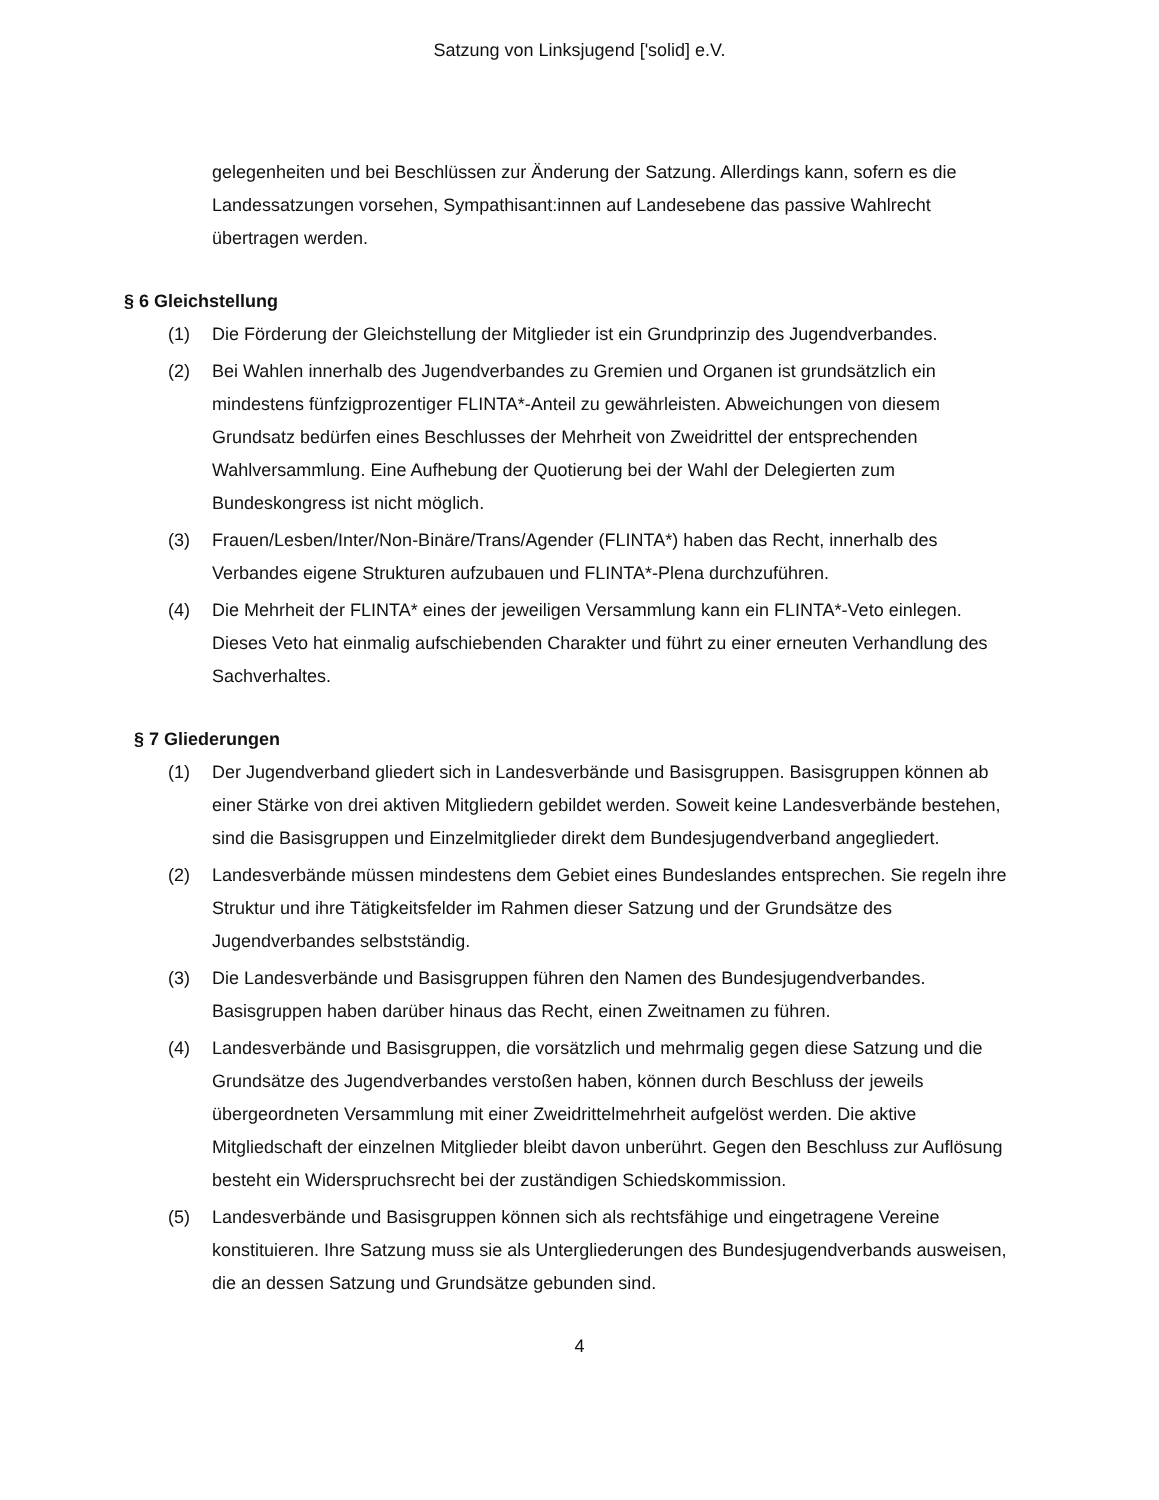Satzung von Linksjugend ['solid] e.V.
gelegenheiten und bei Beschlüssen zur Änderung der Satzung. Allerdings kann, sofern es die Landessatzungen vorsehen, Sympathisant:innen auf Landesebene das passive Wahlrecht übertragen werden.
§ 6 Gleichstellung
(1) Die Förderung der Gleichstellung der Mitglieder ist ein Grundprinzip des Jugendverbandes.
(2) Bei Wahlen innerhalb des Jugendverbandes zu Gremien und Organen ist grundsätzlich ein mindestens fünfzigprozentiger FLINTA*-Anteil zu gewährleisten. Abweichungen von diesem Grundsatz bedürfen eines Beschlusses der Mehrheit von Zweidrittel der entsprechenden Wahlversammlung. Eine Aufhebung der Quotierung bei der Wahl der Delegierten zum Bundeskongress ist nicht möglich.
(3) Frauen/Lesben/Inter/Non-Binäre/Trans/Agender (FLINTA*) haben das Recht, innerhalb des Verbandes eigene Strukturen aufzubauen und FLINTA*-Plena durchzuführen.
(4) Die Mehrheit der FLINTA* eines der jeweiligen Versammlung kann ein FLINTA*-Veto einlegen. Dieses Veto hat einmalig aufschiebenden Charakter und führt zu einer erneuten Verhandlung des Sachverhaltes.
§ 7 Gliederungen
(1) Der Jugendverband gliedert sich in Landesverbände und Basisgruppen. Basisgruppen können ab einer Stärke von drei aktiven Mitgliedern gebildet werden. Soweit keine Landesverbände bestehen, sind die Basisgruppen und Einzelmitglieder direkt dem Bundesjugendverband angegliedert.
(2) Landesverbände müssen mindestens dem Gebiet eines Bundeslandes entsprechen. Sie regeln ihre Struktur und ihre Tätigkeitsfelder im Rahmen dieser Satzung und der Grundsätze des Jugendverbandes selbstständig.
(3) Die Landesverbände und Basisgruppen führen den Namen des Bundesjugendverbandes. Basisgruppen haben darüber hinaus das Recht, einen Zweitnamen zu führen.
(4) Landesverbände und Basisgruppen, die vorsätzlich und mehrmalig gegen diese Satzung und die Grundsätze des Jugendverbandes verstoßen haben, können durch Beschluss der jeweils übergeordneten Versammlung mit einer Zweidrittelmehrheit aufgelöst werden. Die aktive Mitgliedschaft der einzelnen Mitglieder bleibt davon unberührt. Gegen den Beschluss zur Auflösung besteht ein Widerspruchsrecht bei der zuständigen Schiedskommission.
(5) Landesverbände und Basisgruppen können sich als rechtsfähige und eingetragene Vereine konstituieren. Ihre Satzung muss sie als Untergliederungen des Bundesjugendverbands ausweisen, die an dessen Satzung und Grundsätze gebunden sind.
4